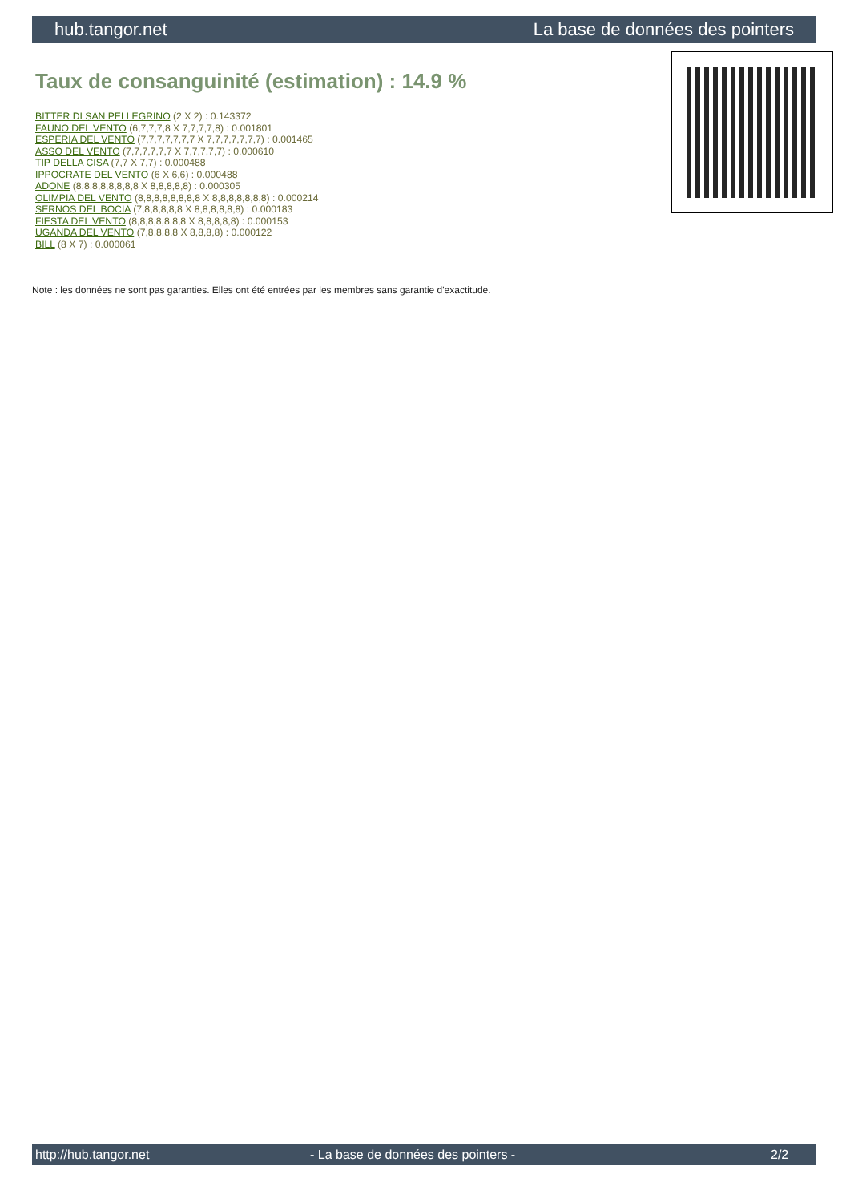hub.tangor.net La base de données des pointers
Taux de consanguinité (estimation) : 14.9 %
BITTER DI SAN PELLEGRINO (2 X 2) : 0.143372
FAUNO DEL VENTO (6,7,7,7,8 X 7,7,7,7,8) : 0.001801
ESPERIA DEL VENTO (7,7,7,7,7,7,7 X 7,7,7,7,7,7,7) : 0.001465
ASSO DEL VENTO (7,7,7,7,7,7 X 7,7,7,7,7) : 0.000610
TIP DELLA CISA (7,7 X 7,7) : 0.000488
IPPOCRATE DEL VENTO (6 X 6,6) : 0.000488
ADONE (8,8,8,8,8,8,8,8 X 8,8,8,8,8) : 0.000305
OLIMPIA DEL VENTO (8,8,8,8,8,8,8,8 X 8,8,8,8,8,8,8) : 0.000214
SERNOS DEL BOCIA (7,8,8,8,8,8 X 8,8,8,8,8,8) : 0.000183
FIESTA DEL VENTO (8,8,8,8,8,8,8 X 8,8,8,8,8) : 0.000153
UGANDA DEL VENTO (7,8,8,8,8 X 8,8,8,8) : 0.000122
BILL (8 X 7) : 0.000061
Note : les données ne sont pas garanties. Elles ont été entrées par les membres sans garantie d'exactitude.
http://hub.tangor.net - La base de données des pointers - 2/2